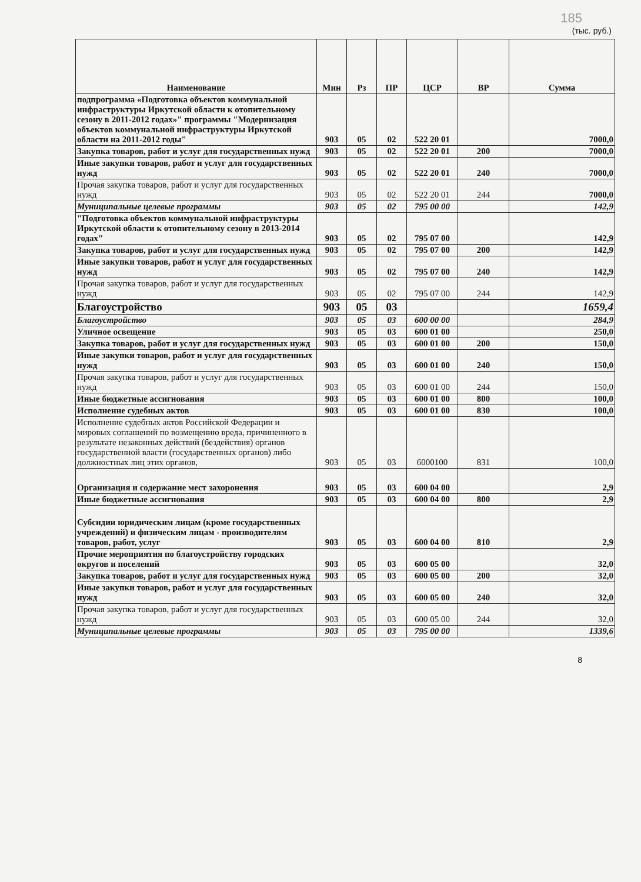185
(тыс. руб.)
| Наименование | Мин | Рз | ПР | ЦСР | ВР | Сумма |
| --- | --- | --- | --- | --- | --- | --- |
| подпрограмма «Подготовка объектов коммунальной инфраструктуры Иркутской области к отопительному сезону в 2011-2012 годах»" программы "Модернизация объектов коммунальной инфраструктуры Иркутской области на 2011-2012 годы" | 903 | 05 | 02 | 522 20 01 | | 7000,0 |
| Закупка товаров, работ и услуг для государственных нужд | 903 | 05 | 02 | 522 20 01 | 200 | 7000,0 |
| Иные закупки товаров, работ и услуг для государственных нужд | 903 | 05 | 02 | 522 20 01 | 240 | 7000,0 |
| Прочая закупка товаров, работ и услуг для государственных нужд | 903 | 05 | 02 | 522 20 01 | 244 | 7000,0 |
| Муниципальные целевые программы | 903 | 05 | 02 | 795 00 00 | | 142,9 |
| "Подготовка объектов коммунальной инфраструктуры Иркутской области к отопительному сезону в 2013-2014 годах" | 903 | 05 | 02 | 795 07 00 | | 142,9 |
| Закупка товаров, работ и услуг для государственных нужд | 903 | 05 | 02 | 795 07 00 | 200 | 142,9 |
| Иные закупки товаров, работ и услуг для государственных нужд | 903 | 05 | 02 | 795 07 00 | 240 | 142,9 |
| Прочая закупка товаров, работ и услуг для государственных нужд | 903 | 05 | 02 | 795 07 00 | 244 | 142,9 |
| Благоустройство | 903 | 05 | 03 | | | 1659,4 |
| Благоустройство | 903 | 05 | 03 | 600 00 00 | | 284,9 |
| Уличное освещение | 903 | 05 | 03 | 600 01 00 | | 250,0 |
| Закупка товаров, работ и услуг для государственных нужд | 903 | 05 | 03 | 600 01 00 | 200 | 150,0 |
| Иные закупки товаров, работ и услуг для государственных нужд | 903 | 05 | 03 | 600 01 00 | 240 | 150,0 |
| Прочая закупка товаров, работ и услуг для государственных нужд | 903 | 05 | 03 | 600 01 00 | 244 | 150,0 |
| Иные бюджетные ассигнования | 903 | 05 | 03 | 600 01 00 | 800 | 100,0 |
| Исполнение судебных актов | 903 | 05 | 03 | 600 01 00 | 830 | 100,0 |
| Исполнение судебных актов Российской Федерации и мировых соглашений по возмещению вреда, причиненного в результате незаконных действий (бездействия) органов государственной власти (государственных органов) либо должностных лиц этих органов, | 903 | 05 | 03 | 6000100 | 831 | 100,0 |
| Организация и содержание мест захоронения | 903 | 05 | 03 | 600 04 00 | | 2,9 |
| Иные бюджетные ассигнования | 903 | 05 | 03 | 600 04 00 | 800 | 2,9 |
| Субсидии юридическим лицам (кроме государственных учреждений) и физическим лицам - производителям товаров, работ, услуг | 903 | 05 | 03 | 600 04 00 | 810 | 2,9 |
| Прочие мероприятия по благоустройству городских округов и поселений | 903 | 05 | 03 | 600 05 00 | | 32,0 |
| Закупка товаров, работ и услуг для государственных нужд | 903 | 05 | 03 | 600 05 00 | 200 | 32,0 |
| Иные закупки товаров, работ и услуг для государственных нужд | 903 | 05 | 03 | 600 05 00 | 240 | 32,0 |
| Прочая закупка товаров, работ и услуг для государственных нужд | 903 | 05 | 03 | 600 05 00 | 244 | 32,0 |
| Муниципальные целевые программы | 903 | 05 | 03 | 795 00 00 | | 1339,6 |
8